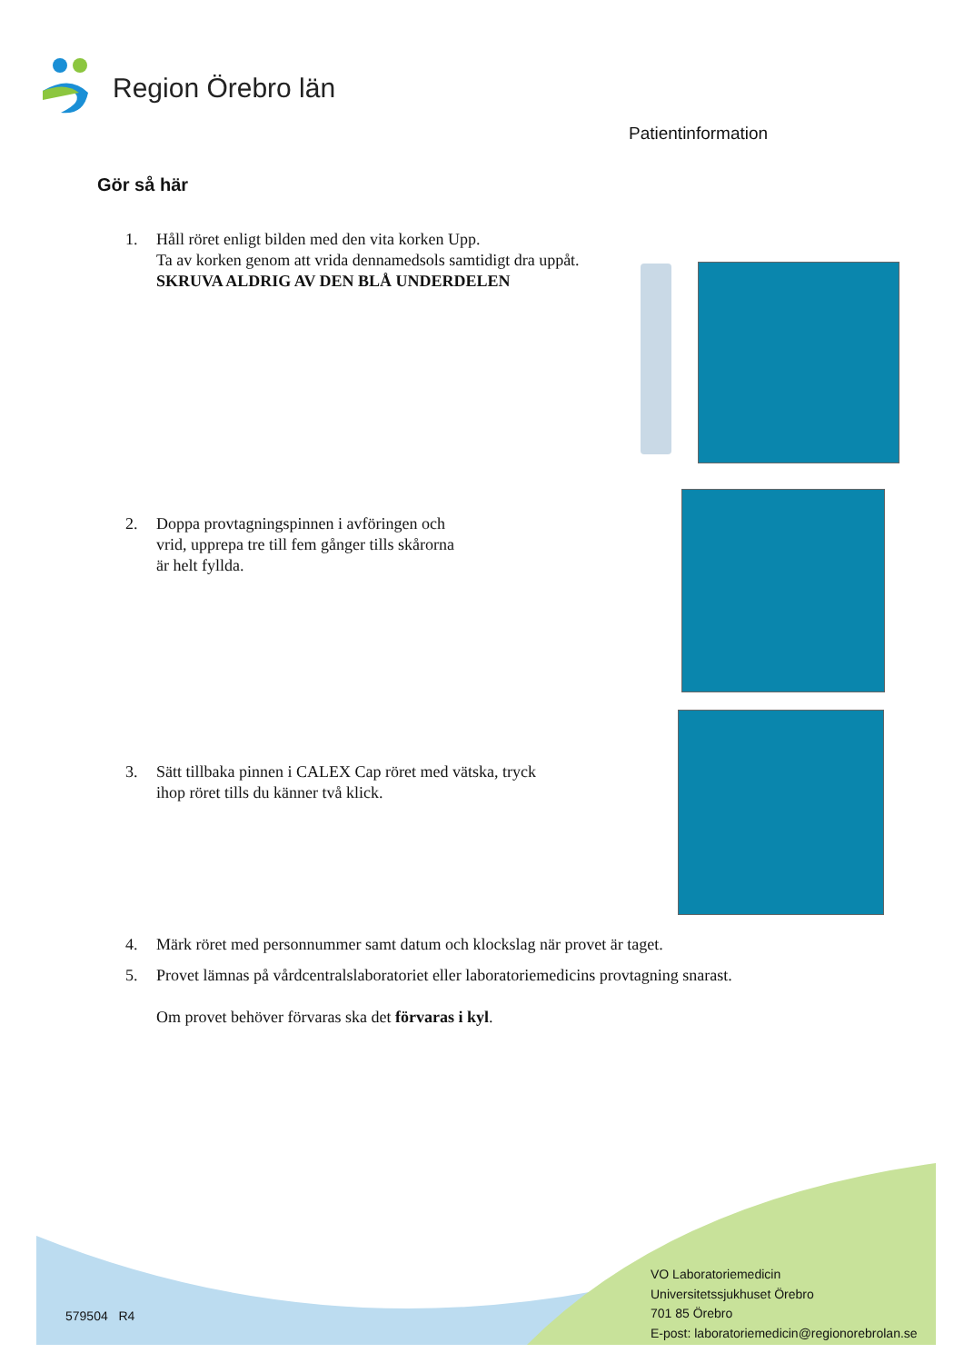Region Örebro län
Patientinformation
Gör så här
1. Håll röret enligt bilden med den vita korken Upp.
Ta av korken genom att vrida dennamedsols samtidigt dra uppåt.
SKRUVA ALDRIG AV DEN BLÅ UNDERDELEN
2. Doppa provtagningspinnen i avföringen och
vrid, upprepa tre till fem gånger tills skårorna
är helt fyllda.
3. Sätt tillbaka pinnen i CALEX Cap röret med vätska, tryck
ihop röret tills du känner två klick.
4. Märk röret med personnummer samt datum och klockslag när provet är taget.
5. Provet lämnas på vårdcentralslaboratoriet eller laboratoriemedicins provtagning snarast.
Om provet behöver förvaras ska det förvaras i kyl.
579504 R4
VO Laboratoriemedicin
Universitetssjukhuset Örebro
701 85 Örebro
E-post: laboratoriemedicin@regionorebrolan.se